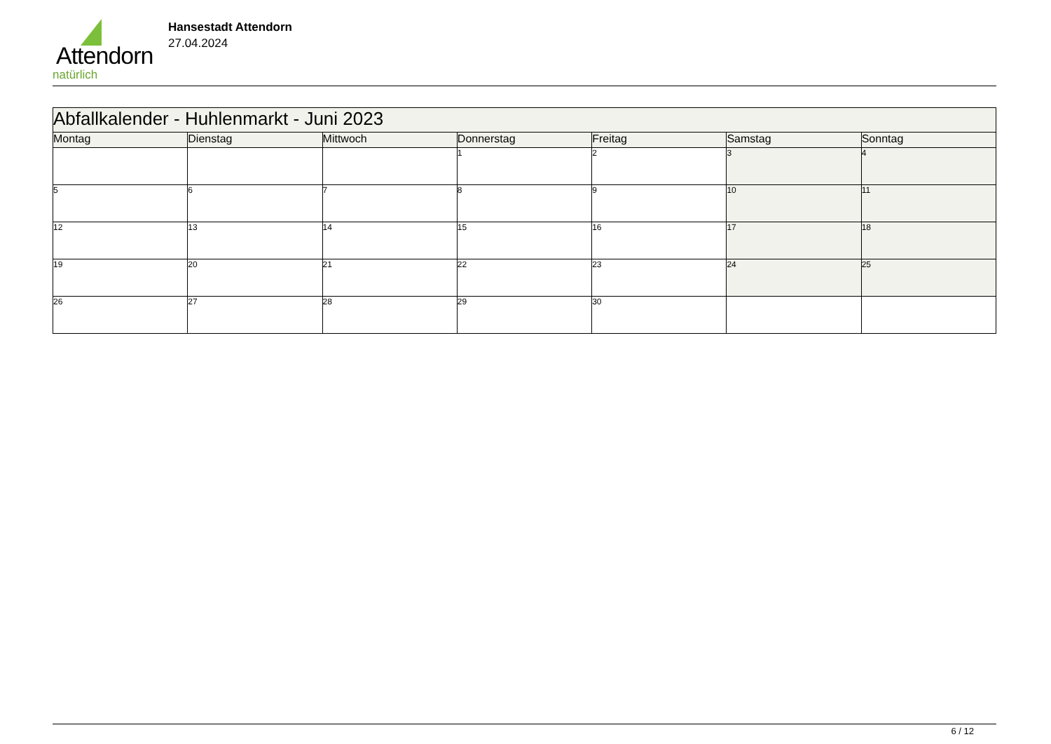Attendorn
natürlich
Hansestadt Attendorn
27.04.2024
| Abfallkalender - Huhlenmarkt - Juni 2023 | | | | | | |
| Montag | Dienstag | Mittwoch | Donnerstag | Freitag | Samstag | Sonntag |
| | | | 1 | 2 | 3 | 4 |
| 5 | 6 | 7 | 8 | 9 | 10 | 11 |
| 12 | 13 | 14 | 15 | 16 | 17 | 18 |
| 19 | 20 | 21 | 22 | 23 | 24 | 25 |
| 26 | 27 | 28 | 29 | 30 | | |
6 / 12